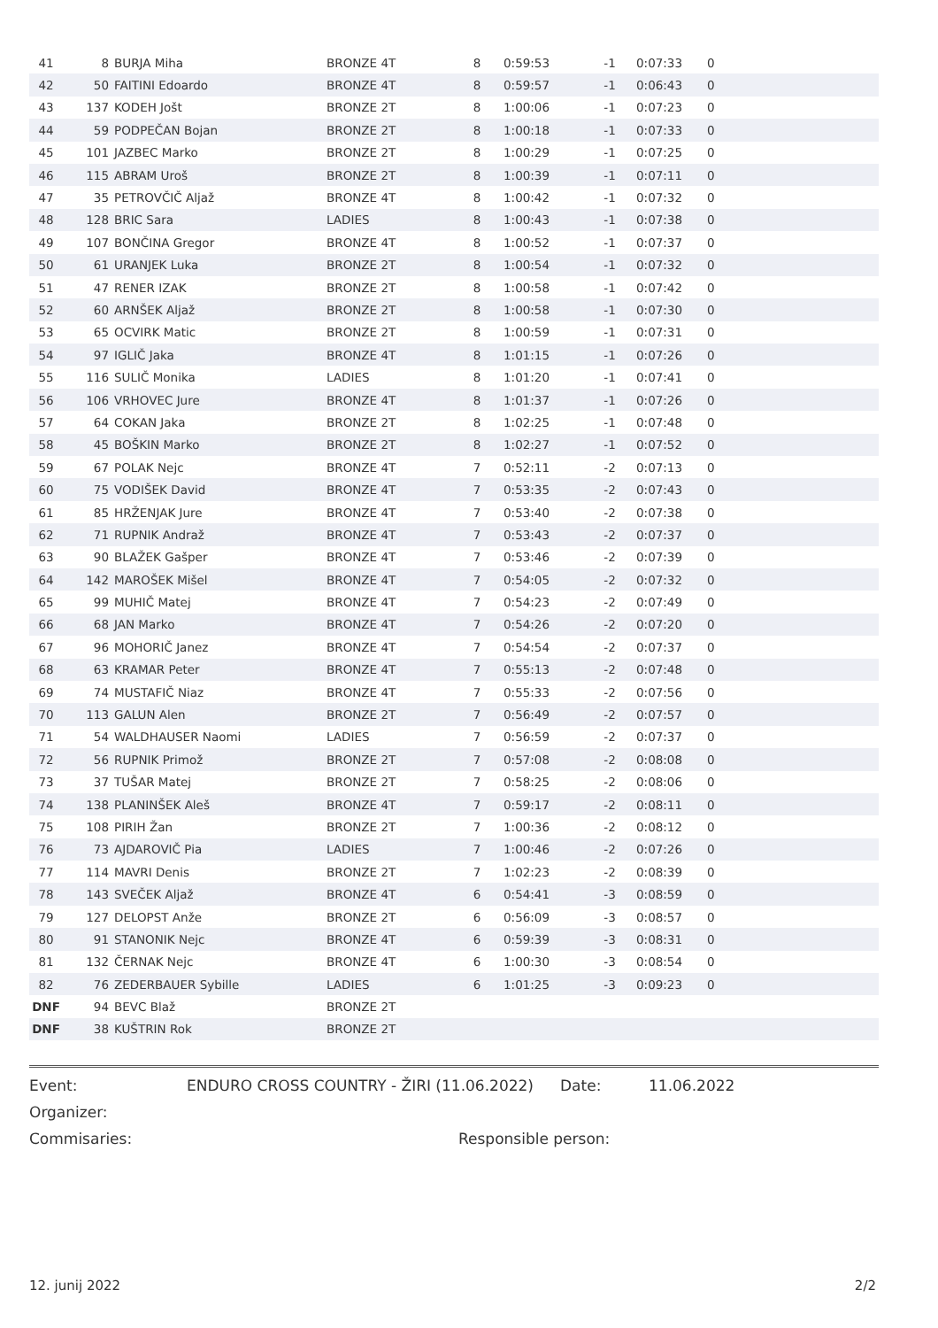| 41 | 8 | BURJA Miha | BRONZE 4T | 8 | 0:59:53 | -1 | 0:07:33 | 0 | |
| 42 | 50 | FAITINI Edoardo | BRONZE 4T | 8 | 0:59:57 | -1 | 0:06:43 | 0 | |
| 43 | 137 | KODEH Jošt | BRONZE 2T | 8 | 1:00:06 | -1 | 0:07:23 | 0 | |
| 44 | 59 | PODPEČAN Bojan | BRONZE 2T | 8 | 1:00:18 | -1 | 0:07:33 | 0 | |
| 45 | 101 | JAZBEC Marko | BRONZE 2T | 8 | 1:00:29 | -1 | 0:07:25 | 0 | |
| 46 | 115 | ABRAM Uroš | BRONZE 2T | 8 | 1:00:39 | -1 | 0:07:11 | 0 | |
| 47 | 35 | PETROVČIČ Aljaž | BRONZE 4T | 8 | 1:00:42 | -1 | 0:07:32 | 0 | |
| 48 | 128 | BRIC Sara | LADIES | 8 | 1:00:43 | -1 | 0:07:38 | 0 | |
| 49 | 107 | BONČINA Gregor | BRONZE 4T | 8 | 1:00:52 | -1 | 0:07:37 | 0 | |
| 50 | 61 | URANJEK Luka | BRONZE 2T | 8 | 1:00:54 | -1 | 0:07:32 | 0 | |
| 51 | 47 | RENER IZAK | BRONZE 2T | 8 | 1:00:58 | -1 | 0:07:42 | 0 | |
| 52 | 60 | ARNŠEK Aljaž | BRONZE 2T | 8 | 1:00:58 | -1 | 0:07:30 | 0 | |
| 53 | 65 | OCVIRK Matic | BRONZE 2T | 8 | 1:00:59 | -1 | 0:07:31 | 0 | |
| 54 | 97 | IGLIČ Jaka | BRONZE 4T | 8 | 1:01:15 | -1 | 0:07:26 | 0 | |
| 55 | 116 | SULIČ Monika | LADIES | 8 | 1:01:20 | -1 | 0:07:41 | 0 | |
| 56 | 106 | VRHOVEC Jure | BRONZE 4T | 8 | 1:01:37 | -1 | 0:07:26 | 0 | |
| 57 | 64 | COKAN Jaka | BRONZE 2T | 8 | 1:02:25 | -1 | 0:07:48 | 0 | |
| 58 | 45 | BOŠKIN Marko | BRONZE 2T | 8 | 1:02:27 | -1 | 0:07:52 | 0 | |
| 59 | 67 | POLAK Nejc | BRONZE 4T | 7 | 0:52:11 | -2 | 0:07:13 | 0 | |
| 60 | 75 | VODIŠEK David | BRONZE 4T | 7 | 0:53:35 | -2 | 0:07:43 | 0 | |
| 61 | 85 | HRŽENJAK Jure | BRONZE 4T | 7 | 0:53:40 | -2 | 0:07:38 | 0 | |
| 62 | 71 | RUPNIK Andraž | BRONZE 4T | 7 | 0:53:43 | -2 | 0:07:37 | 0 | |
| 63 | 90 | BLAŽEK Gašper | BRONZE 4T | 7 | 0:53:46 | -2 | 0:07:39 | 0 | |
| 64 | 142 | MAROŠEK Mišel | BRONZE 4T | 7 | 0:54:05 | -2 | 0:07:32 | 0 | |
| 65 | 99 | MUHIČ Matej | BRONZE 4T | 7 | 0:54:23 | -2 | 0:07:49 | 0 | |
| 66 | 68 | JAN Marko | BRONZE 4T | 7 | 0:54:26 | -2 | 0:07:20 | 0 | |
| 67 | 96 | MOHORIČ Janez | BRONZE 4T | 7 | 0:54:54 | -2 | 0:07:37 | 0 | |
| 68 | 63 | KRAMAR Peter | BRONZE 4T | 7 | 0:55:13 | -2 | 0:07:48 | 0 | |
| 69 | 74 | MUSTAFIČ Niaz | BRONZE 4T | 7 | 0:55:33 | -2 | 0:07:56 | 0 | |
| 70 | 113 | GALUN Alen | BRONZE 2T | 7 | 0:56:49 | -2 | 0:07:57 | 0 | |
| 71 | 54 | WALDHAUSER Naomi | LADIES | 7 | 0:56:59 | -2 | 0:07:37 | 0 | |
| 72 | 56 | RUPNIK Primož | BRONZE 2T | 7 | 0:57:08 | -2 | 0:08:08 | 0 | |
| 73 | 37 | TUŠAR Matej | BRONZE 2T | 7 | 0:58:25 | -2 | 0:08:06 | 0 | |
| 74 | 138 | PLANINŠEK Aleš | BRONZE 4T | 7 | 0:59:17 | -2 | 0:08:11 | 0 | |
| 75 | 108 | PIRIH Žan | BRONZE 2T | 7 | 1:00:36 | -2 | 0:08:12 | 0 | |
| 76 | 73 | AJDAROVIČ Pia | LADIES | 7 | 1:00:46 | -2 | 0:07:26 | 0 | |
| 77 | 114 | MAVRI Denis | BRONZE 2T | 7 | 1:02:23 | -2 | 0:08:39 | 0 | |
| 78 | 143 | SVEČEK Aljaž | BRONZE 4T | 6 | 0:54:41 | -3 | 0:08:59 | 0 | |
| 79 | 127 | DELOPST Anže | BRONZE 2T | 6 | 0:56:09 | -3 | 0:08:57 | 0 | |
| 80 | 91 | STANONIK Nejc | BRONZE 4T | 6 | 0:59:39 | -3 | 0:08:31 | 0 | |
| 81 | 132 | ČERNAK Nejc | BRONZE 4T | 6 | 1:00:30 | -3 | 0:08:54 | 0 | |
| 82 | 76 | ZEDERBAUER Sybille | LADIES | 6 | 1:01:25 | -3 | 0:09:23 | 0 | |
| DNF | 94 | BEVC Blaž | BRONZE 2T | | | | | | |
| DNF | 38 | KUŠTRIN Rok | BRONZE 2T | | | | | | |
Event: ENDURO CROSS COUNTRY - ŽIRI (11.06.2022) Date: 11.06.2022
Organizer:
Commisaries: Responsible person:
12. junij 2022 2/2